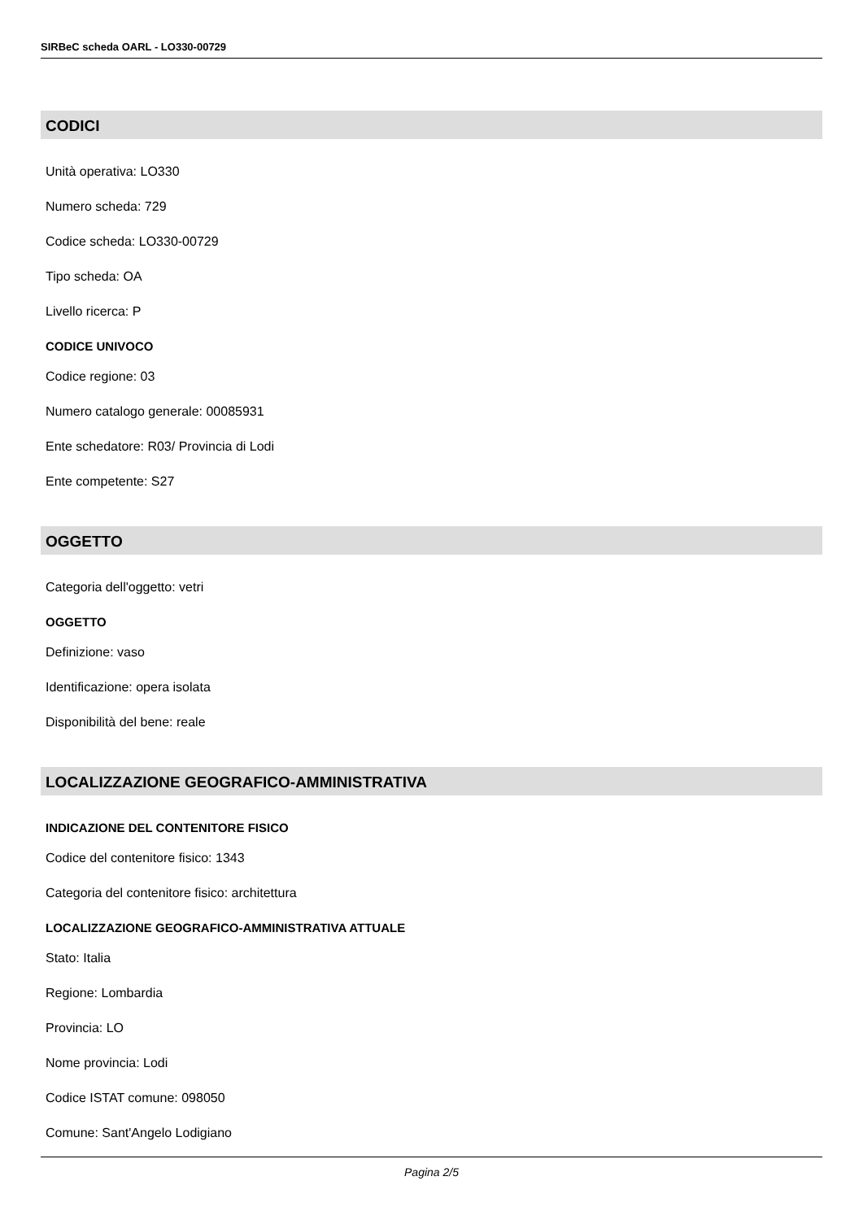SIRBeC scheda OARL - LO330-00729
CODICI
Unità operativa: LO330
Numero scheda: 729
Codice scheda: LO330-00729
Tipo scheda: OA
Livello ricerca: P
CODICE UNIVOCO
Codice regione: 03
Numero catalogo generale: 00085931
Ente schedatore: R03/ Provincia di Lodi
Ente competente: S27
OGGETTO
Categoria dell'oggetto: vetri
OGGETTO
Definizione: vaso
Identificazione: opera isolata
Disponibilità del bene: reale
LOCALIZZAZIONE GEOGRAFICO-AMMINISTRATIVA
INDICAZIONE DEL CONTENITORE FISICO
Codice del contenitore fisico: 1343
Categoria del contenitore fisico: architettura
LOCALIZZAZIONE GEOGRAFICO-AMMINISTRATIVA ATTUALE
Stato: Italia
Regione: Lombardia
Provincia: LO
Nome provincia: Lodi
Codice ISTAT comune: 098050
Comune: Sant'Angelo Lodigiano
Pagina 2/5